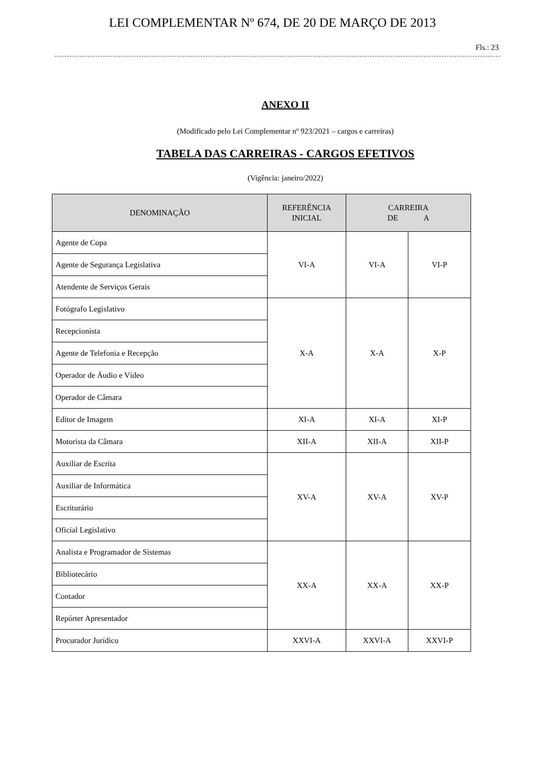LEI COMPLEMENTAR Nº 674, DE 20 DE MARÇO DE 2013
Fls.: 23
ANEXO II
(Modificado pelo Lei Complementar nº 923/2021 – cargos e carreiras)
TABELA DAS CARREIRAS - CARGOS EFETIVOS
(Vigência: janeiro/2022)
| DENOMINAÇÃO | REFERÊNCIA INICIAL | CARREIRA DE A | |
| --- | --- | --- | --- |
| Agente de Copa | VI-A | VI-A | VI-P |
| Agente de Segurança Legislativa | | | |
| Atendente de Serviços Gerais | | | |
| Fotógrafo Legislativo | X-A | X-A | X-P |
| Recepcionista | | | |
| Agente de Telefonia e Recepção | | | |
| Operador de Áudio e Vídeo | | | |
| Operador de Câmara | | | |
| Editor de Imagem | XI-A | XI-A | XI-P |
| Motorista da Câmara | XII-A | XII-A | XII-P |
| Auxiliar de Escrita | XV-A | XV-A | XV-P |
| Auxiliar de Informática | | | |
| Escriturário | | | |
| Oficial Legislativo | | | |
| Analista e Programador de Sistemas | XX-A | XX-A | XX-P |
| Bibliotecário | | | |
| Contador | | | |
| Repórter Apresentador | | | |
| Procurador Jurídico | XXVI-A | XXVI-A | XXVI-P |